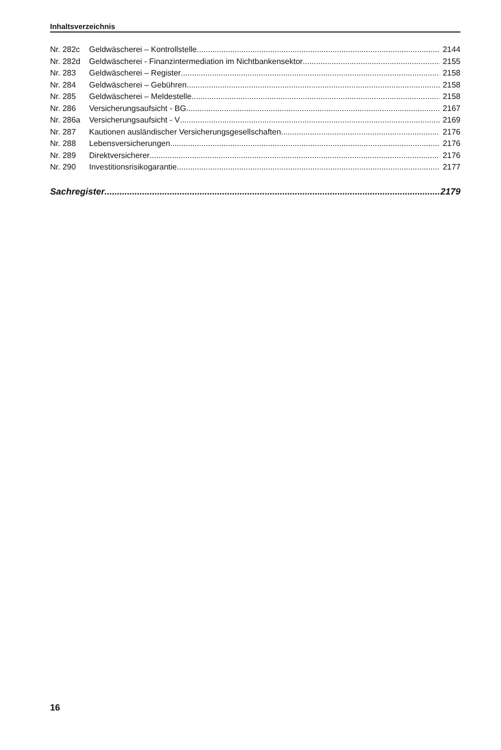Inhaltsverzeichnis
Nr. 282c Geldwäscherei – Kontrollstelle 2144
Nr. 282d Geldwäscherei - Finanzintermediation im Nichtbankensektor 2155
Nr. 283 Geldwäscherei – Register 2158
Nr. 284 Geldwäscherei – Gebühren 2158
Nr. 285 Geldwäscherei – Meldestelle 2158
Nr. 286 Versicherungsaufsicht - BG 2167
Nr. 286a Versicherungsaufsicht - V 2169
Nr. 287 Kautionen ausländischer Versicherungsgesellschaften 2176
Nr. 288 Lebensversicherungen 2176
Nr. 289 Direktversicherer 2176
Nr. 290 Investitionsrisikogarantie 2177
Sachregister 2179
16